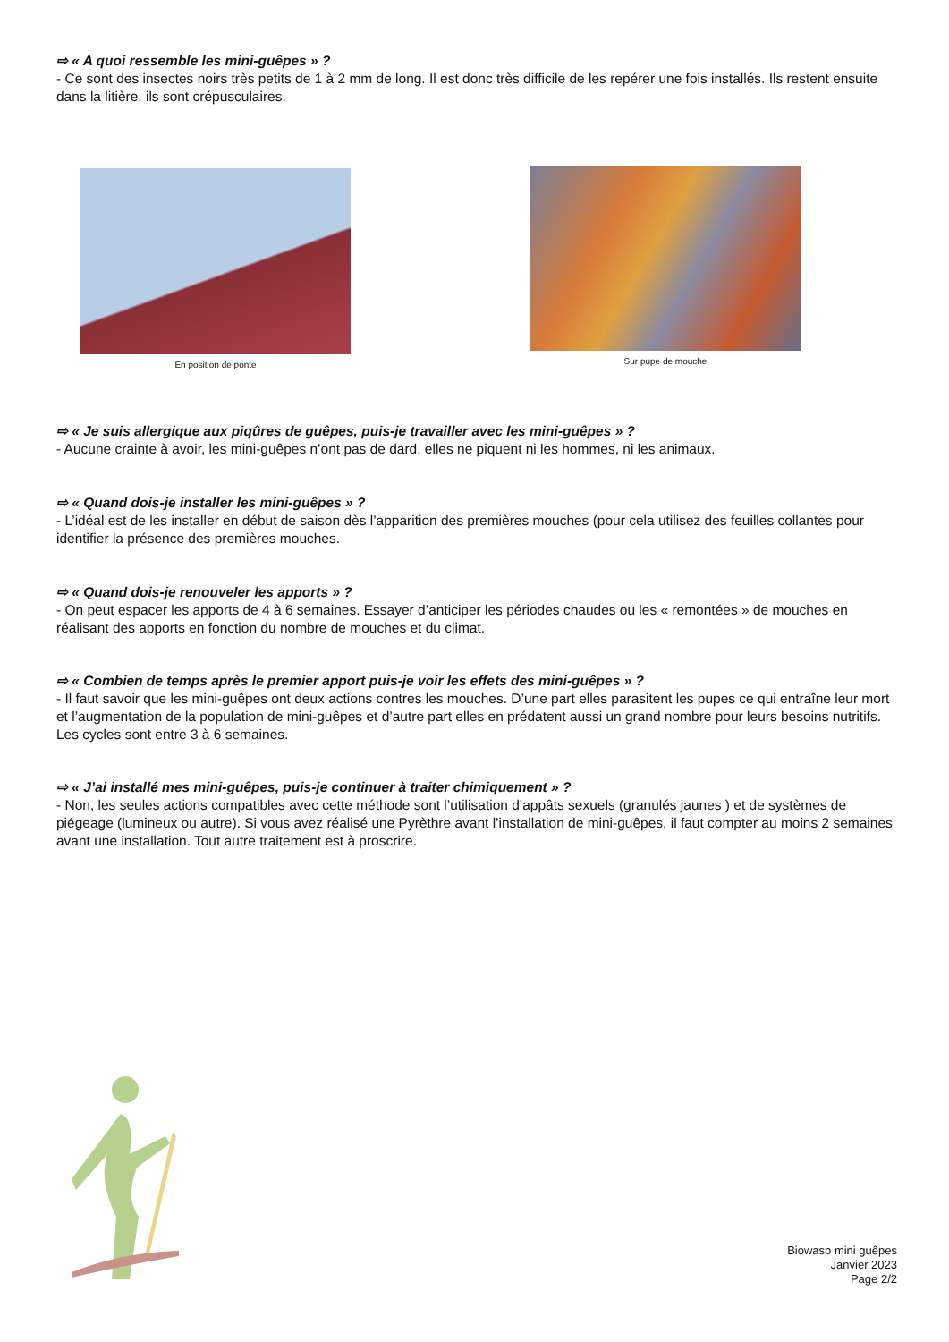⇨ « A quoi ressemble les mini-guêpes » ?
- Ce sont des insectes noirs très petits de 1 à 2 mm de long. Il est donc très difficile de les repérer une fois installés. Ils restent ensuite dans la litière, ils sont crépusculaires.
En position de ponte Sur pupe de mouche
⇨ « Je suis allergique aux piqûres de guêpes, puis-je travailler avec les mini-guêpes » ?
- Aucune crainte à avoir, les mini-guêpes n’ont pas de dard, elles ne piquent ni les hommes, ni les animaux.
⇨ « Quand dois-je installer les mini-guêpes » ?
- L’idéal est de les installer en début de saison dès l’apparition des premières mouches (pour cela utilisez des feuilles collantes pour identifier la présence des premières mouches.
⇨ « Quand dois-je renouveler les apports » ?
- On peut espacer les apports de 4 à 6 semaines. Essayer d’anticiper les périodes chaudes ou les « remontées » de mouches en réalisant des apports en fonction du nombre de mouches et du climat.
⇨ « Combien de temps après le premier apport puis-je voir les effets des mini-guêpes » ?
- Il faut savoir que les mini-guêpes ont deux actions contres les mouches. D’une part elles parasitent les pupes ce qui entraîne leur mort et l’augmentation de la population de mini-guêpes et d’autre part elles en prédatent aussi un grand nombre pour leurs besoins nutritifs. Les cycles sont entre 3 à 6 semaines.
⇨ « J’ai installé mes mini-guêpes, puis-je continuer à traiter chimiquement » ?
- Non, les seules actions compatibles avec cette méthode sont l’utilisation d’appâts sexuels (granulés jaunes ) et de systèmes de piégeage (lumineux ou autre). Si vous avez réalisé une Pyrèthre avant l’installation de mini-guêpes, il faut compter au moins 2 semaines avant une installation. Tout autre traitement est à proscrire.
Biowasp mini guêpes
Janvier 2023
Page 2/2